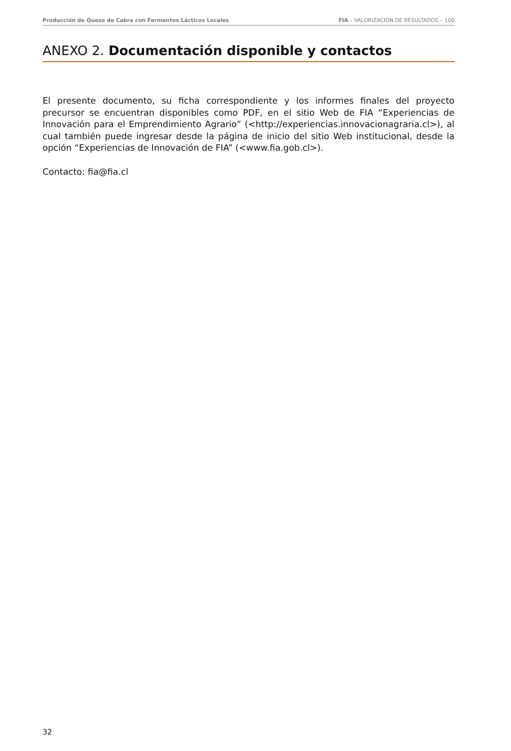Producción de Queso de Cabra con Fermentos Lácticos Locales FIA – VALORIZACIÓN DE RESULTADOS – 100
ANEXO 2. Documentación disponible y contactos
El presente documento, su ficha correspondiente y los informes finales del proyecto precursor se encuentran disponibles como PDF, en el sitio Web de FIA “Experiencias de Innovación para el Emprendimiento Agrario” (<http://experiencias.innovacionagraria.cl>), al cual también puede ingresar desde la página de inicio del sitio Web institucional, desde la opción “Experiencias de Innovación de FIA” (<www.fia.gob.cl>).
Contacto: fia@fia.cl
32